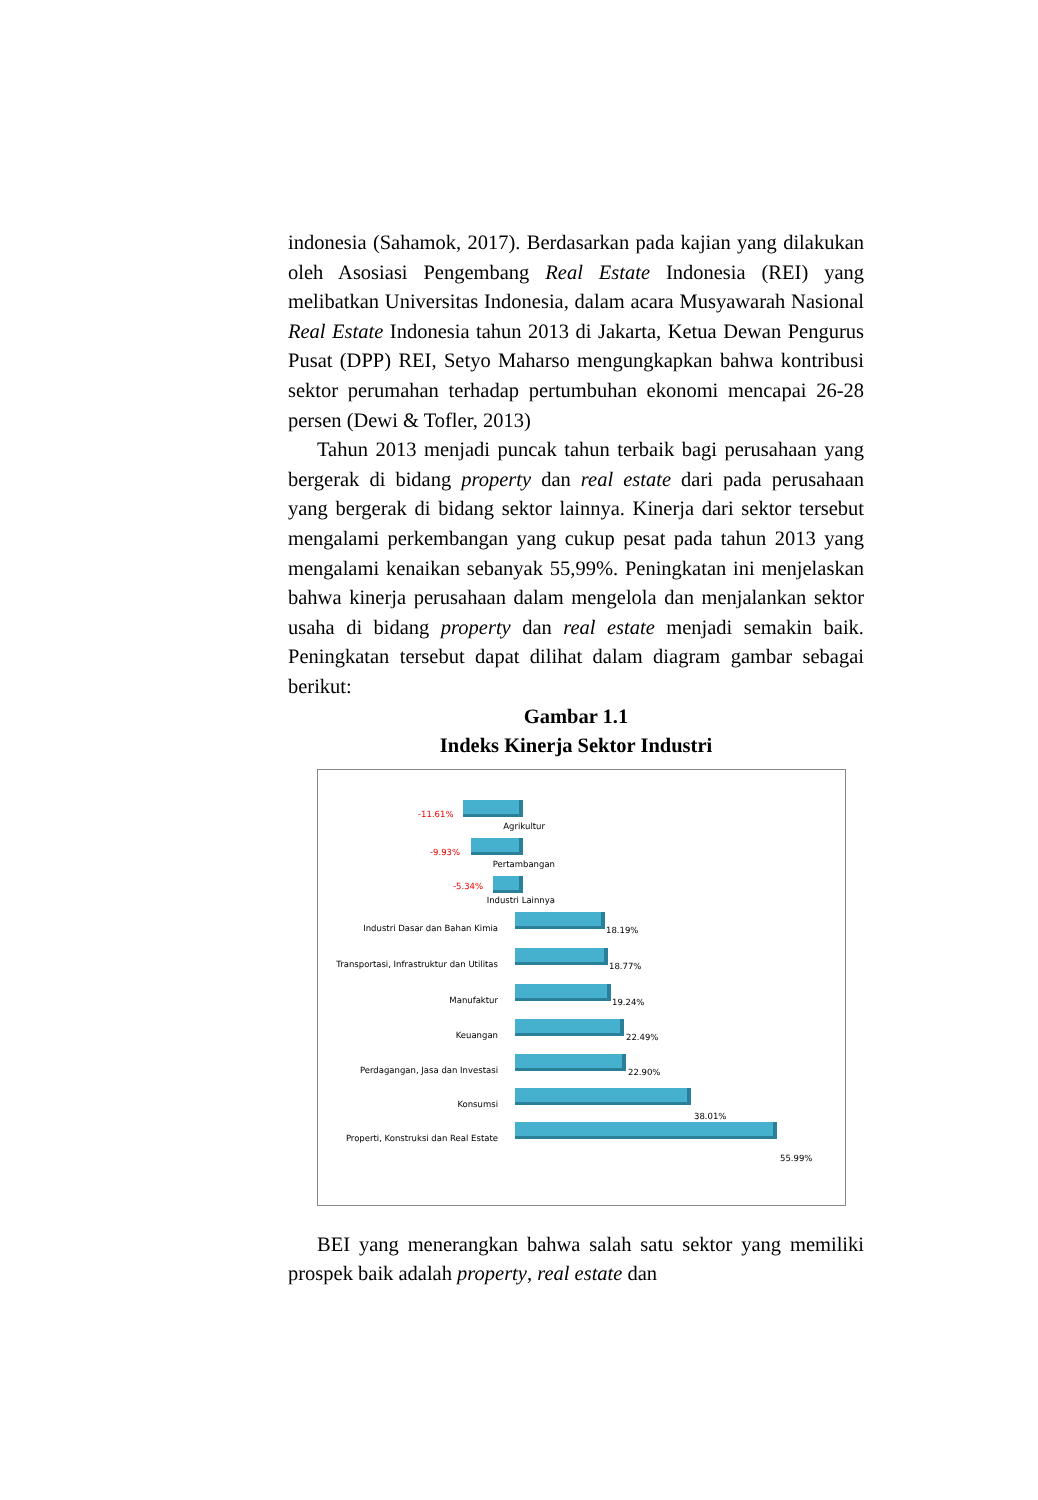indonesia (Sahamok, 2017). Berdasarkan pada kajian yang dilakukan oleh Asosiasi Pengembang Real Estate Indonesia (REI) yang melibatkan Universitas Indonesia, dalam acara Musyawarah Nasional Real Estate Indonesia tahun 2013 di Jakarta, Ketua Dewan Pengurus Pusat (DPP) REI, Setyo Maharso mengungkapkan bahwa kontribusi sektor perumahan terhadap pertumbuhan ekonomi mencapai 26-28 persen (Dewi & Tofler, 2013)
Tahun 2013 menjadi puncak tahun terbaik bagi perusahaan yang bergerak di bidang property dan real estate dari pada perusahaan yang bergerak di bidang sektor lainnya. Kinerja dari sektor tersebut mengalami perkembangan yang cukup pesat pada tahun 2013 yang mengalami kenaikan sebanyak 55,99%. Peningkatan ini menjelaskan bahwa kinerja perusahaan dalam mengelola dan menjalankan sektor usaha di bidang property dan real estate menjadi semakin baik. Peningkatan tersebut dapat dilihat dalam diagram gambar sebagai berikut:
Gambar 1.1
Indeks Kinerja Sektor Industri
-11.61%
Agrikultur
-9.93%
Pertambangan
-5.34%
Industri Lainnya
Industri Dasar dan Bahan Kimia 18.19%
Transportasi, Infrastruktur dan Utilitas 18.77%
Manufaktur 19.24%
Keuangan 22.49%
Perdagangan, Jasa dan Investasi 22.90%
Konsumsi
38.01%
Properti, Konstruksi dan Real Estate
55.99%
BEI yang menerangkan bahwa salah satu sektor yang memiliki prospek baik adalah property, real estate dan